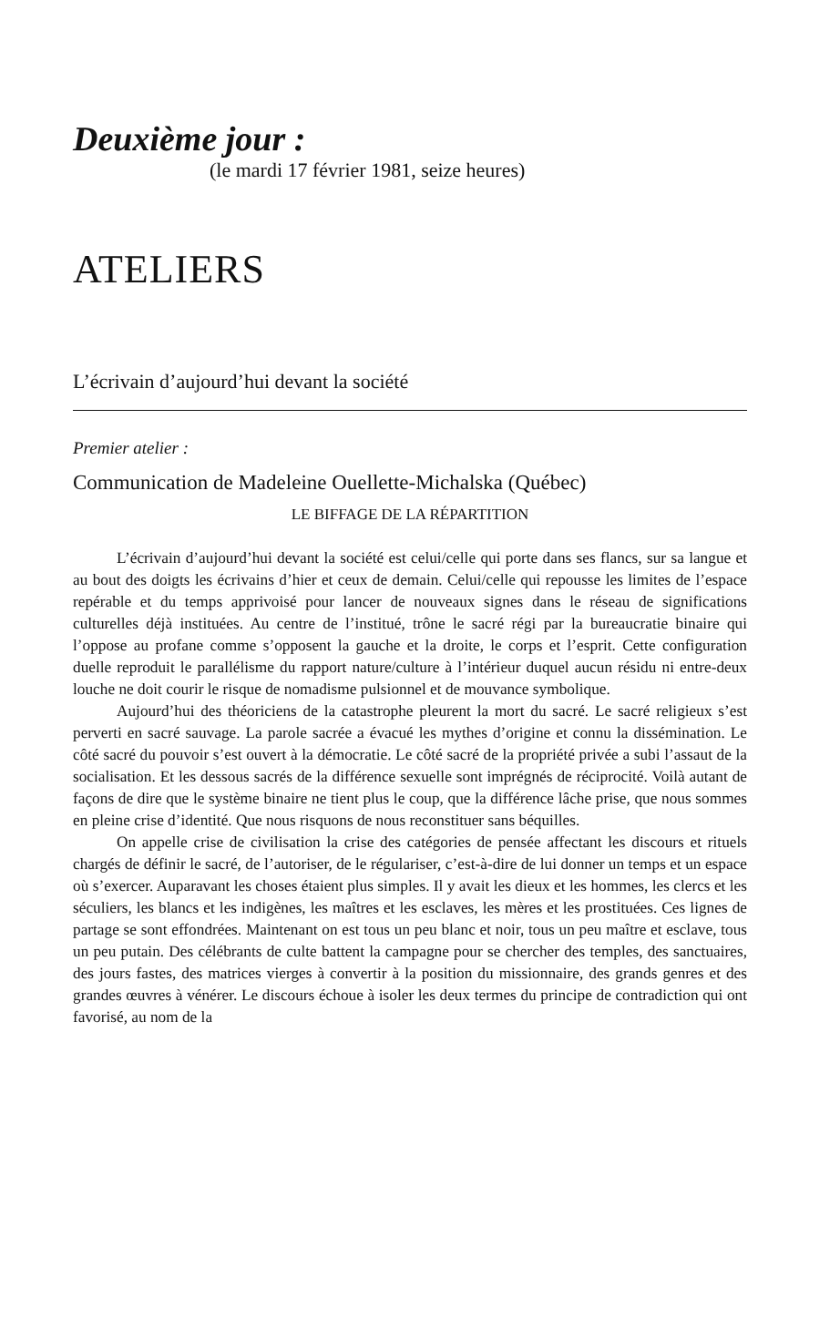Deuxième jour :
(le mardi 17 février 1981, seize heures)
ATELIERS
L’écrivain d’aujourd’hui devant la société
Premier atelier :
Communication de Madeleine Ouellette-Michalska (Québec)
LE BIFFAGE DE LA RÉPARTITION
L’écrivain d’aujourd’hui devant la société est celui/celle qui porte dans ses flancs, sur sa langue et au bout des doigts les écrivains d’hier et ceux de demain. Celui/celle qui repousse les limites de l’espace repérable et du temps apprivoisé pour lancer de nouveaux signes dans le réseau de significations culturelles déjà instituées. Au centre de l’institué, trône le sacré régi par la bureaucratie binaire qui l’oppose au profane comme s’opposent la gauche et la droite, le corps et l’esprit. Cette configuration duelle reproduit le parallélisme du rapport nature/culture à l’intérieur duquel aucun résidu ni entre-deux louche ne doit courir le risque de nomadisme pulsionnel et de mouvance symbolique.
Aujourd’hui des théoriciens de la catastrophe pleurent la mort du sacré. Le sacré religieux s’est perverti en sacré sauvage. La parole sacrée a évacué les mythes d’origine et connu la dissémination. Le côté sacré du pouvoir s’est ouvert à la démocratie. Le côté sacré de la propriété privée a subi l’assaut de la socialisation. Et les dessous sacrés de la différence sexuelle sont imprégnés de réciprocité. Voilà autant de façons de dire que le système binaire ne tient plus le coup, que la différence lâche prise, que nous sommes en pleine crise d’identité. Que nous risquons de nous reconstituer sans béquilles.
On appelle crise de civilisation la crise des catégories de pensée affectant les discours et rituels chargés de définir le sacré, de l’autoriser, de le régulariser, c’est-à-dire de lui donner un temps et un espace où s’exercer. Auparavant les choses étaient plus simples. Il y avait les dieux et les hommes, les clercs et les séculiers, les blancs et les indigènes, les maîtres et les esclaves, les mères et les prostituées. Ces lignes de partage se sont effondrées. Maintenant on est tous un peu blanc et noir, tous un peu maître et esclave, tous un peu putain. Des célébrants de culte battent la campagne pour se chercher des temples, des sanctuaires, des jours fastes, des matrices vierges à convertir à la position du missionnaire, des grands genres et des grandes œuvres à vénérer. Le discours échoue à isoler les deux termes du principe de contradiction qui ont favorisé, au nom de la